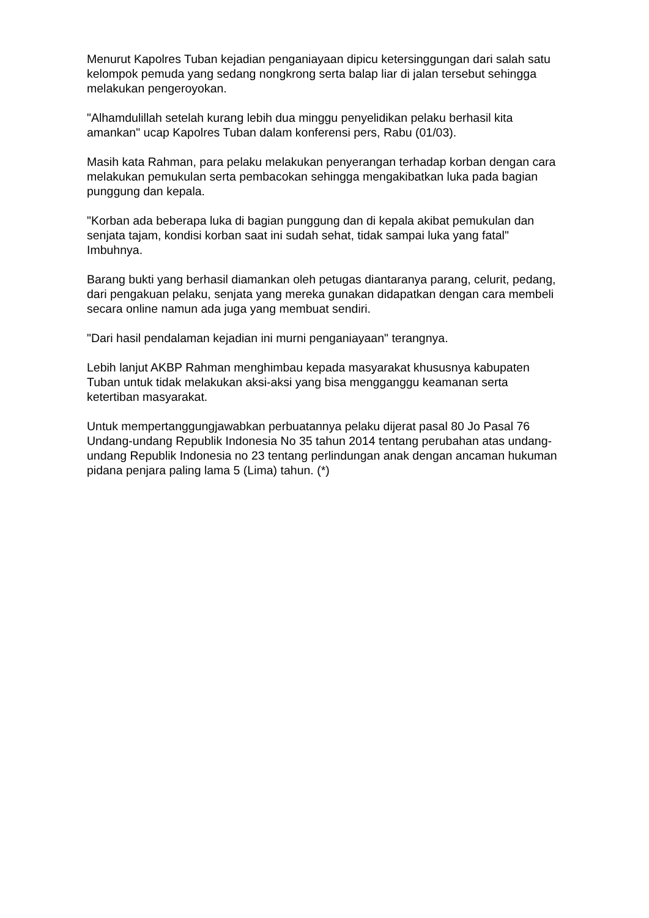Menurut Kapolres Tuban kejadian penganiayaan dipicu ketersinggungan dari salah satu kelompok pemuda yang sedang nongkrong serta balap liar di jalan tersebut sehingga melakukan pengeroyokan.
"Alhamdulillah setelah kurang lebih dua minggu penyelidikan pelaku berhasil kita amankan" ucap Kapolres Tuban dalam konferensi pers, Rabu (01/03).
Masih kata Rahman, para pelaku melakukan penyerangan terhadap korban dengan cara melakukan pemukulan serta pembacokan sehingga mengakibatkan luka pada bagian punggung dan kepala.
"Korban ada beberapa luka di bagian punggung dan di kepala akibat pemukulan dan senjata tajam, kondisi korban saat ini sudah sehat, tidak sampai luka yang fatal" Imbuhnya.
Barang bukti yang berhasil diamankan oleh petugas diantaranya parang, celurit, pedang, dari pengakuan pelaku, senjata yang mereka gunakan didapatkan dengan cara membeli secara online namun ada juga yang membuat sendiri.
"Dari hasil pendalaman kejadian ini murni penganiayaan" terangnya.
Lebih lanjut AKBP Rahman menghimbau kepada masyarakat khususnya kabupaten Tuban untuk tidak melakukan aksi-aksi yang bisa mengganggu keamanan serta ketertiban masyarakat.
Untuk mempertanggungjawabkan perbuatannya pelaku dijerat pasal 80 Jo Pasal 76 Undang-undang Republik Indonesia No 35 tahun 2014 tentang perubahan atas undang-undang Republik Indonesia no 23 tentang perlindungan anak dengan ancaman hukuman pidana penjara paling lama 5 (Lima) tahun. (*)